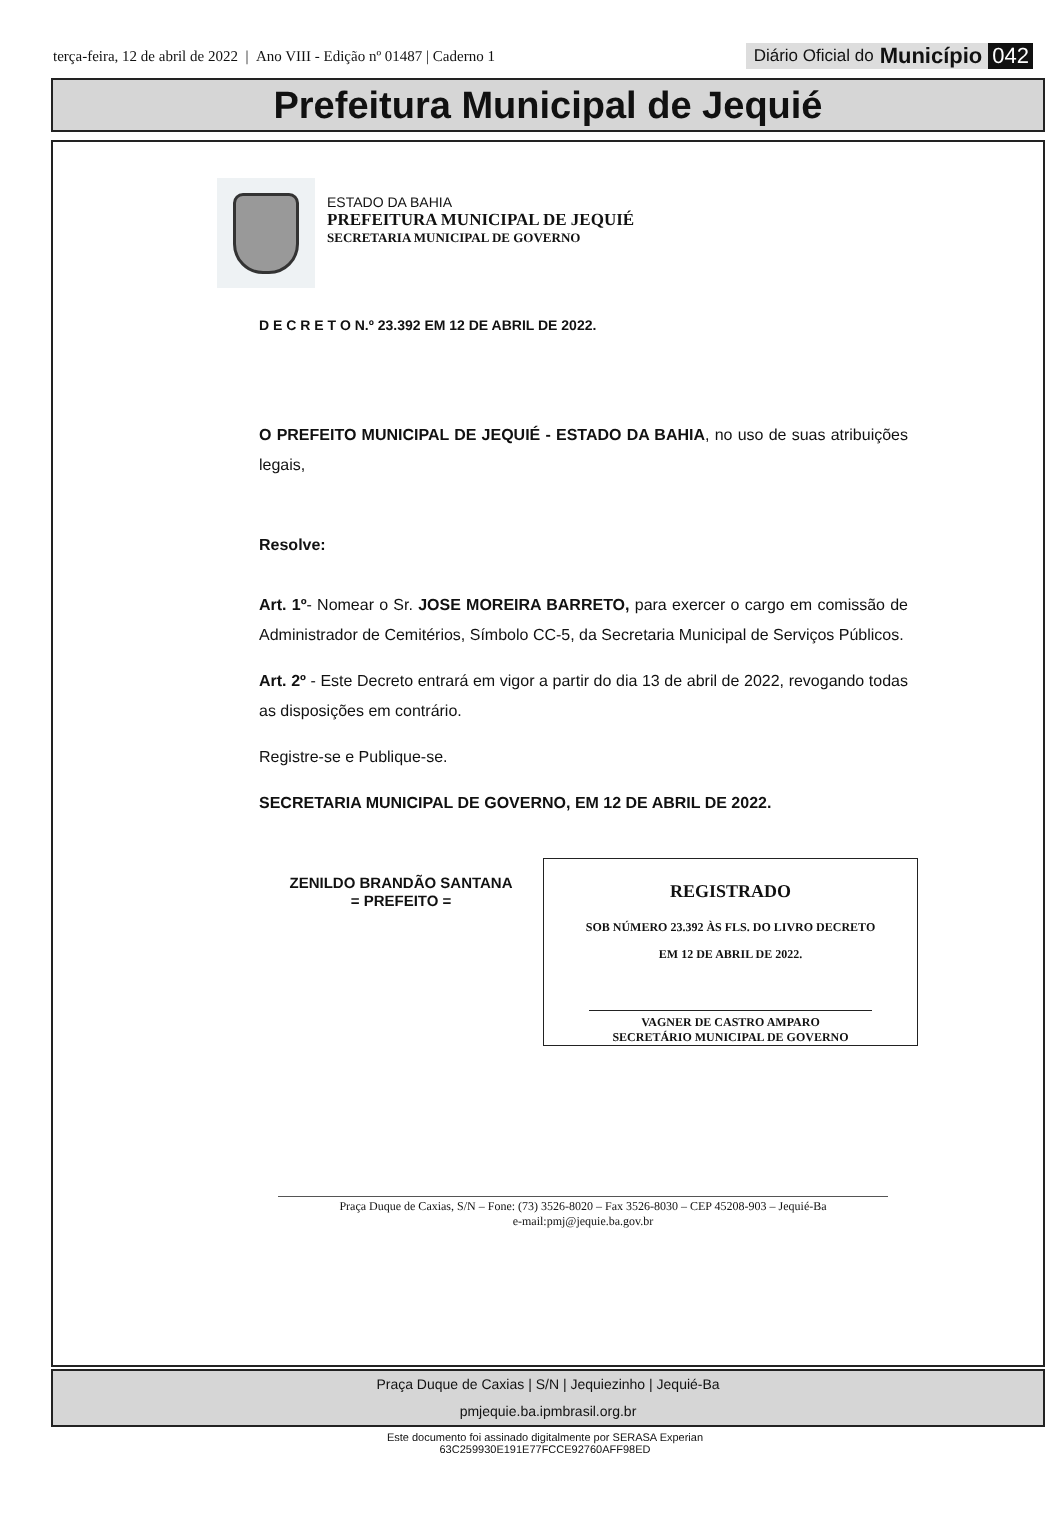terça-feira, 12 de abril de 2022 | Ano VIII - Edição nº 01487 | Caderno 1
Diário Oficial do Município 042
Prefeitura Municipal de Jequié
ESTADO DA BAHIA
PREFEITURA MUNICIPAL DE JEQUIÉ
SECRETARIA MUNICIPAL DE GOVERNO
D E C R E T O N.º 23.392 EM 12 DE ABRIL DE 2022.
O PREFEITO MUNICIPAL DE JEQUIÉ - ESTADO DA BAHIA, no uso de suas atribuições legais,
Resolve:
Art. 1º- Nomear o Sr. JOSE MOREIRA BARRETO, para exercer o cargo em comissão de Administrador de Cemitérios, Símbolo CC-5, da Secretaria Municipal de Serviços Públicos.
Art. 2º - Este Decreto entrará em vigor a partir do dia 13 de abril de 2022, revogando todas as disposições em contrário.
Registre-se e Publique-se.
SECRETARIA MUNICIPAL DE GOVERNO, EM 12 DE ABRIL DE 2022.
ZENILDO BRANDÃO SANTANA
= PREFEITO =
REGISTRADO
SOB NÚMERO 23.392 ÀS FLS. DO LIVRO DECRETO
EM 12 DE ABRIL DE 2022.
VAGNER DE CASTRO AMPARO
SECRETÁRIO MUNICIPAL DE GOVERNO
Praça Duque de Caxias, S/N – Fone: (73) 3526-8020 – Fax 3526-8030 – CEP 45208-903 – Jequié-Ba
e-mail:pmj@jequie.ba.gov.br
Praça Duque de Caxias | S/N | Jequiezinho | Jequié-Ba
pmjequie.ba.ipmbrasil.org.br
Este documento foi assinado digitalmente por SERASA Experian
63C259930E191E77FCCE92760AFF98ED